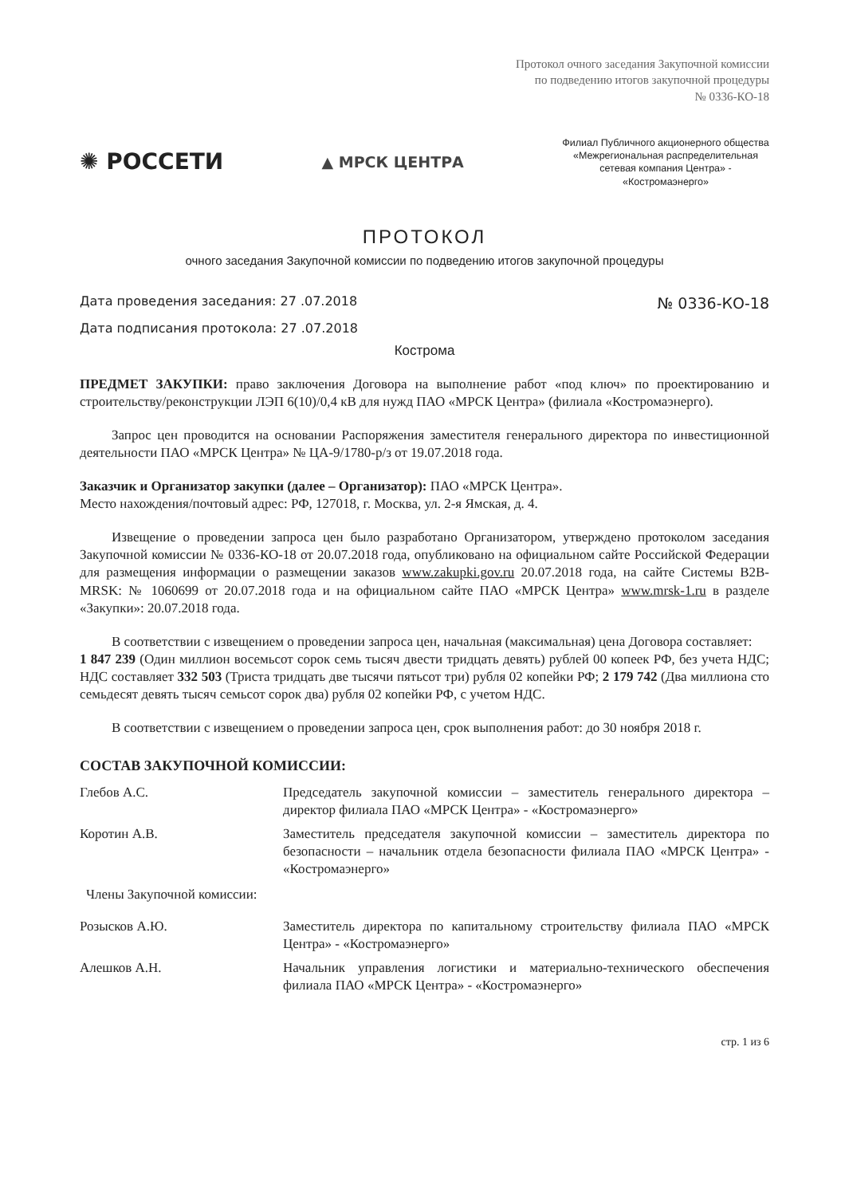Протокол очного заседания Закупочной комиссии
по подведению итогов закупочной процедуры
№ 0336-КО-18
✺ РОССЕТИ
▲ МРСК ЦЕНТРА
Филиал Публичного акционерного общества «Межрегиональная распределительная сетевая компания Центра» - «Костромаэнерго»
ПРОТОКОЛ
очного заседания Закупочной комиссии по подведению итогов закупочной процедуры
Дата проведения заседания: 27 .07.2018
Дата подписания протокола: 27 .07.2018
№ 0336-КО-18
Кострома
ПРЕДМЕТ ЗАКУПКИ: право заключения Договора на выполнение работ «под ключ» по проектированию и строительству/реконструкции ЛЭП 6(10)/0,4 кВ для нужд ПАО «МРСК Центра» (филиала «Костромаэнерго).
Запрос цен проводится на основании Распоряжения заместителя генерального директора по инвестиционной деятельности ПАО «МРСК Центра» № ЦА-9/1780-р/з от 19.07.2018 года.
Заказчик и Организатор закупки (далее – Организатор): ПАО «МРСК Центра».
Место нахождения/почтовый адрес: РФ, 127018, г. Москва, ул. 2-я Ямская, д. 4.
Извещение о проведении запроса цен было разработано Организатором, утверждено протоколом заседания Закупочной комиссии № 0336-КО-18 от 20.07.2018 года, опубликовано на официальном сайте Российской Федерации для размещения информации о размещении заказов www.zakupki.gov.ru 20.07.2018 года, на сайте Системы B2B-MRSK: № 1060699 от 20.07.2018 года и на официальном сайте ПАО «МРСК Центра» www.mrsk-1.ru в разделе «Закупки»: 20.07.2018 года.
В соответствии с извещением о проведении запроса цен, начальная (максимальная) цена Договора составляет:
1 847 239 (Один миллион восемьсот сорок семь тысяч двести тридцать девять) рублей 00 копеек РФ, без учета НДС; НДС составляет 332 503 (Триста тридцать две тысячи пятьсот три) рубля 02 копейки РФ; 2 179 742 (Два миллиона сто семьдесят девять тысяч семьсот сорок два) рубля 02 копейки РФ, с учетом НДС.
В соответствии с извещением о проведении запроса цен, срок выполнения работ: до 30 ноября 2018 г.
СОСТАВ ЗАКУПОЧНОЙ КОМИССИИ:
Глебов А.С. Председатель закупочной комиссии – заместитель генерального директора – директор филиала ПАО «МРСК Центра» - «Костромаэнерго»
Коротин А.В. Заместитель председателя закупочной комиссии – заместитель директора по безопасности – начальник отдела безопасности филиала ПАО «МРСК Центра» - «Костромаэнерго»
Члены Закупочной комиссии:
Розысков А.Ю. Заместитель директора по капитальному строительству филиала ПАО «МРСК Центра» - «Костромаэнерго»
Алешков А.Н. Начальник управления логистики и материально-технического обеспечения филиала ПАО «МРСК Центра» - «Костромаэнерго»
стр. 1 из 6